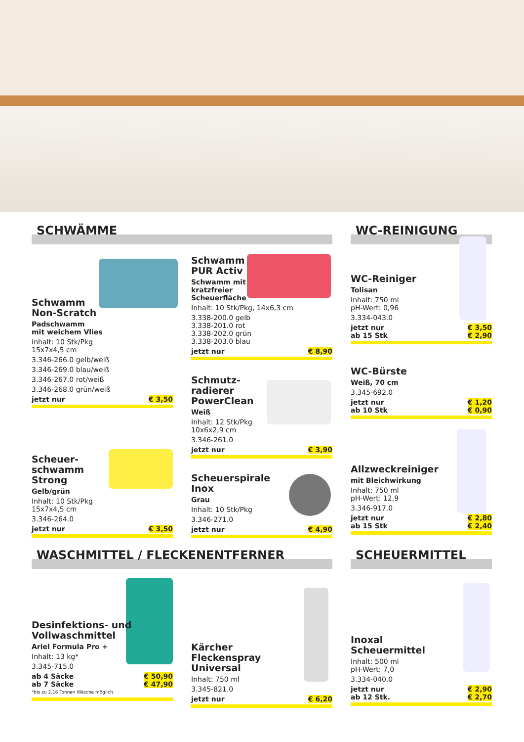SCHWÄMME WC-REINIGUNG
WASCHMITTEL / FLECKENENTFERNER SCHEUERMITTEL
Schwamm
Non-Scratch
Padschwamm
mit weichem Vlies
Inhalt: 10 Stk/Pkg
15x7x4,5 cm
3.346-266.0 gelb/weiß
3.346-269.0 blau/weiß
3.346-267.0 rot/weiß
3.346-268.0 grün/weiß
jetzt nur € 3,50
Scheuer-
schwamm
Strong
Gelb/grün
Inhalt: 10 Stk/Pkg
15x7x4,5 cm
3.346-264.0
jetzt nur € 3,50
Schwamm
PUR Activ
Schwamm mit
kratzfreier
Scheuerfläche
Inhalt: 10 Stk/Pkg, 14x6,3 cm
3.338-200.0 gelb
3.338-201.0 rot
3.338-202.0 grün
3.338-203.0 blau
jetzt nur € 8,90
Schmutz-
radierer
PowerClean
Weiß
Inhalt: 12 Stk/Pkg
10x6x2,9 cm
3.346-261.0
jetzt nur € 3,90
Scheuerspirale
Inox
Grau
Inhalt: 10 Stk/Pkg
3.346-271.0
jetzt nur € 4,90
WC-Reiniger
Tolisan
Inhalt: 750 ml
pH-Wert: 0,96
3.334-043.0
jetzt nur € 3,50
ab 15 Stk € 2,90
WC-Bürste
Weiß, 70 cm
3.345-692.0
jetzt nur € 1,20
ab 10 Stk € 0,90
Allzweckreiniger
mit Bleichwirkung
Inhalt: 750 ml
pH-Wert: 12,9
3.346-917.0
jetzt nur € 2,80
ab 15 Stk € 2,40
Desinfektions- und
Vollwaschmittel
Ariel Formula Pro +
Inhalt: 13 kg*
3.345-715.0
ab 4 Säcke € 50,90
ab 7 Säcke € 47,90
*bis zu 2,16 Tonnen Wäsche möglich.
Kärcher
Fleckenspray
Universal
Inhalt: 750 ml
3.345-821.0
jetzt nur € 6,20
Inoxal
Scheuermittel
Inhalt: 500 ml
pH-Wert: 7,0
3.334-040.0
jetzt nur € 2,90
ab 12 Stk. € 2,70